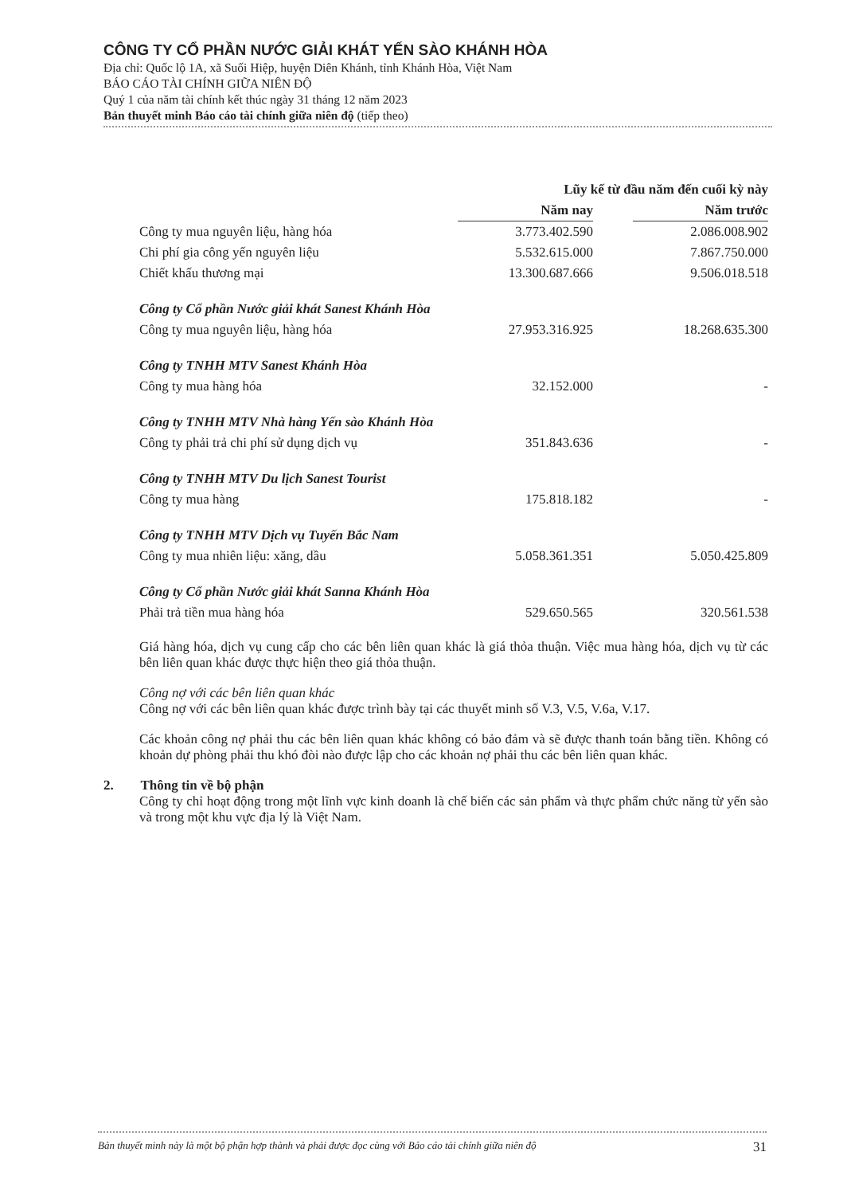CÔNG TY CỔ PHẦN NƯỚC GIẢI KHÁT YẾN SÀO KHÁNH HÒA
Địa chỉ: Quốc lộ 1A, xã Suối Hiệp, huyện Diên Khánh, tỉnh Khánh Hòa, Việt Nam
BÁO CÁO TÀI CHÍNH GIỮA NIÊN ĐỘ
Quý 1 của năm tài chính kết thúc ngày 31 tháng 12 năm 2023
Bản thuyết minh Báo cáo tài chính giữa niên độ (tiếp theo)
| | Lũy kế từ đầu năm đến cuối kỳ này | | |
| --- | --- | --- | --- |
| | Năm nay | | Năm trước |
| Công ty mua nguyên liệu, hàng hóa | 3.773.402.590 | | 2.086.008.902 |
| Chi phí gia công yến nguyên liệu | 5.532.615.000 | | 7.867.750.000 |
| Chiết khấu thương mại | 13.300.687.666 | | 9.506.018.518 |
| Công ty Cổ phần Nước giải khát Sanest Khánh Hòa | | | |
| Công ty mua nguyên liệu, hàng hóa | 27.953.316.925 | | 18.268.635.300 |
| Công ty TNHH MTV Sanest Khánh Hòa | | | |
| Công ty mua hàng hóa | 32.152.000 | | - |
| Công ty TNHH MTV Nhà hàng Yến sào Khánh Hòa | | | |
| Công ty phải trả chi phí sử dụng dịch vụ | 351.843.636 | | - |
| Công ty TNHH MTV Du lịch Sanest Tourist | | | |
| Công ty mua hàng | 175.818.182 | | - |
| Công ty TNHH MTV Dịch vụ Tuyến Bắc Nam | | | |
| Công ty mua nhiên liệu: xăng, dầu | 5.058.361.351 | | 5.050.425.809 |
| Công ty Cổ phần Nước giải khát Sanna Khánh Hòa | | | |
| Phải trả tiền mua hàng hóa | 529.650.565 | | 320.561.538 |
Giá hàng hóa, dịch vụ cung cấp cho các bên liên quan khác là giá thỏa thuận. Việc mua hàng hóa, dịch vụ từ các bên liên quan khác được thực hiện theo giá thỏa thuận.
Công nợ với các bên liên quan khác
Công nợ với các bên liên quan khác được trình bày tại các thuyết minh số V.3, V.5, V.6a, V.17.
Các khoản công nợ phải thu các bên liên quan khác không có bảo đảm và sẽ được thanh toán bằng tiền. Không có khoản dự phòng phải thu khó đòi nào được lập cho các khoản nợ phải thu các bên liên quan khác.
2. Thông tin về bộ phận
Công ty chỉ hoạt động trong một lĩnh vực kinh doanh là chế biến các sản phẩm và thực phẩm chức năng từ yến sào và trong một khu vực địa lý là Việt Nam.
Bản thuyết minh này là một bộ phận hợp thành và phải được đọc cùng với Báo cáo tài chính giữa niên độ 31